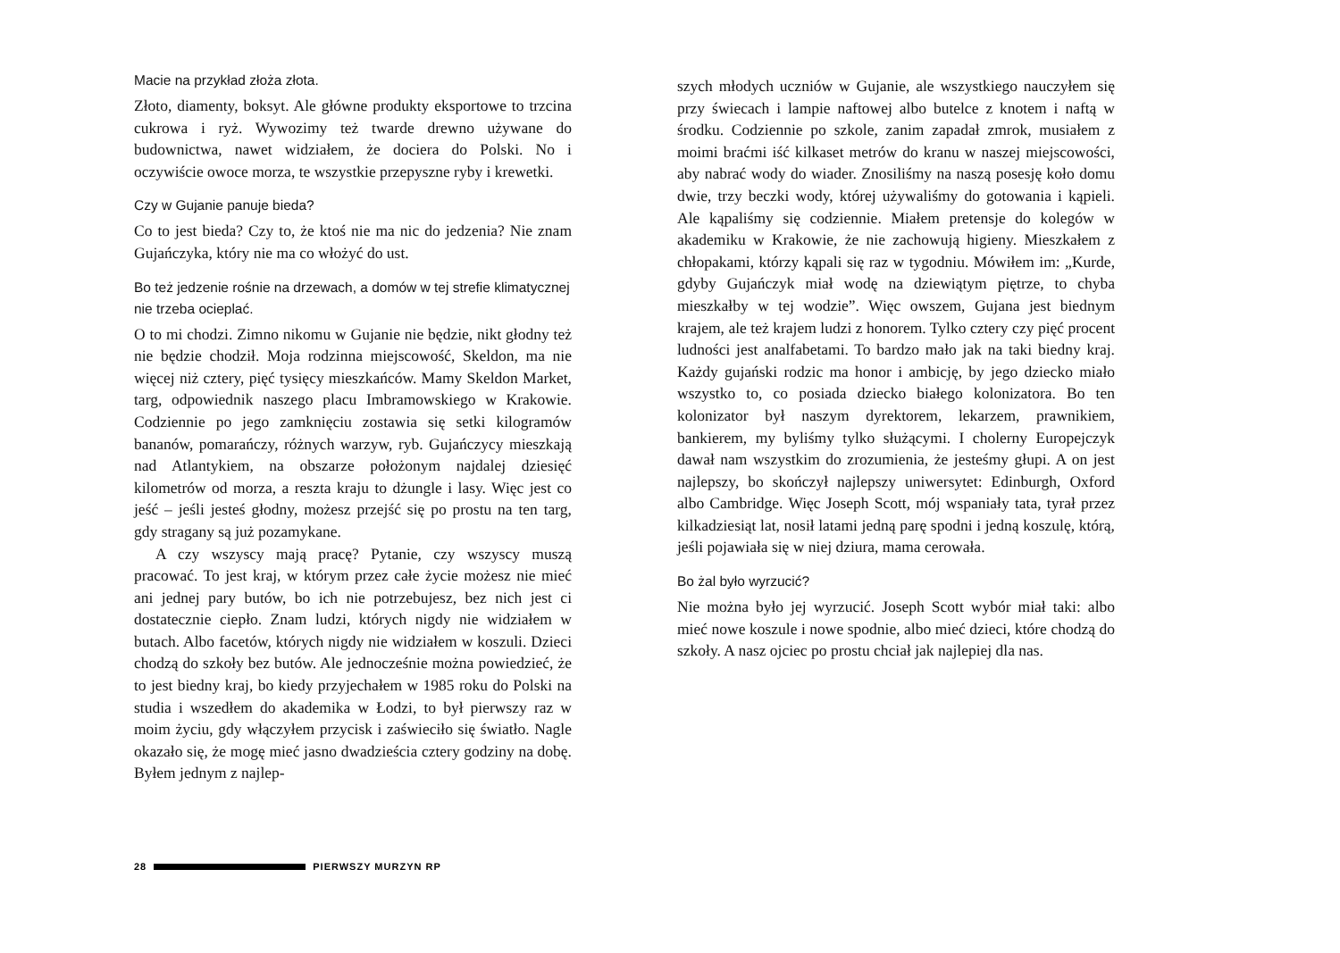Macie na przykład złoża złota.
Złoto, diamenty, boksyt. Ale główne produkty eksportowe to trzcina cukrowa i ryż. Wywozimy też twarde drewno używane do budownictwa, nawet widziałem, że dociera do Polski. No i oczywiście owoce morza, te wszystkie przepyszne ryby i krewetki.
Czy w Gujanie panuje bieda?
Co to jest bieda? Czy to, że ktoś nie ma nic do jedzenia? Nie znam Gujańczyka, który nie ma co włożyć do ust.
Bo też jedzenie rośnie na drzewach, a domów w tej strefie klimatycznej nie trzeba ocieplać.
O to mi chodzi. Zimno nikomu w Gujanie nie będzie, nikt głodny też nie będzie chodził. Moja rodzinna miejscowość, Skeldon, ma nie więcej niż cztery, pięć tysięcy mieszkańców. Mamy Skeldon Market, targ, odpowiednik naszego placu Imbramowskiego w Krakowie. Codziennie po jego zamknięciu zostawia się setki kilogramów bananów, pomarańczy, różnych warzyw, ryb. Gujańczycy mieszkają nad Atlantykiem, na obszarze położonym najdalej dziesięć kilometrów od morza, a reszta kraju to dżungle i lasy. Więc jest co jeść – jeśli jesteś głodny, możesz przejść się po prostu na ten targ, gdy stragany są już pozamykane.
A czy wszyscy mają pracę? Pytanie, czy wszyscy muszą pracować. To jest kraj, w którym przez całe życie możesz nie mieć ani jednej pary butów, bo ich nie potrzebujesz, bez nich jest ci dostatecznie ciepło. Znam ludzi, których nigdy nie widziałem w butach. Albo facetów, których nigdy nie widziałem w koszuli. Dzieci chodzą do szkoły bez butów. Ale jednocześnie można powiedzieć, że to jest biedny kraj, bo kiedy przyjechałem w 1985 roku do Polski na studia i wszedłem do akademika w Łodzi, to był pierwszy raz w moim życiu, gdy włączyłem przycisk i zaświeciło się światło. Nagle okazało się, że mogę mieć jasno dwadzieścia cztery godziny na dobę. Byłem jednym z najlep-
szych młodych uczniów w Gujanie, ale wszystkiego nauczyłem się przy świecach i lampie naftowej albo butelce z knotem i naftą w środku. Codziennie po szkole, zanim zapadał zmrok, musiałem z moimi braćmi iść kilkaset metrów do kranu w naszej miejscowości, aby nabrać wody do wiader. Znosiliśmy na naszą posesję koło domu dwie, trzy beczki wody, której używaliśmy do gotowania i kąpieli. Ale kąpaliśmy się codziennie. Miałem pretensje do kolegów w akademiku w Krakowie, że nie zachowują higieny. Mieszkałem z chłopakami, którzy kąpali się raz w tygodniu. Mówiłem im: „Kurde, gdyby Gujańczyk miał wodę na dziewiątym piętrze, to chyba mieszkałby w tej wodzie”. Więc owszem, Gujana jest biednym krajem, ale też krajem ludzi z honorem. Tylko cztery czy pięć procent ludności jest analfabetami. To bardzo mało jak na taki biedny kraj. Każdy gujański rodzic ma honor i ambicję, by jego dziecko miało wszystko to, co posiada dziecko białego kolonizatora. Bo ten kolonizator był naszym dyrektorem, lekarzem, prawnikiem, bankierem, my byliśmy tylko służącymi. I cholerny Europejczyk dawał nam wszystkim do zrozumienia, że jesteśmy głupi. A on jest najlepszy, bo skończył najlepszy uniwersytet: Edinburgh, Oxford albo Cambridge. Więc Joseph Scott, mój wspaniały tata, tyrał przez kilkadziesiąt lat, nosił latami jedną parę spodni i jedną koszulę, którą, jeśli pojawiała się w niej dziura, mama cerowała.
Bo żal było wyrzucić?
Nie można było jej wyrzucić. Joseph Scott wybór miał taki: albo mieć nowe koszule i nowe spodnie, albo mieć dzieci, które chodzą do szkoły. A nasz ojciec po prostu chciał jak najlepiej dla nas.
28 PIERWSZY MURZYN RP